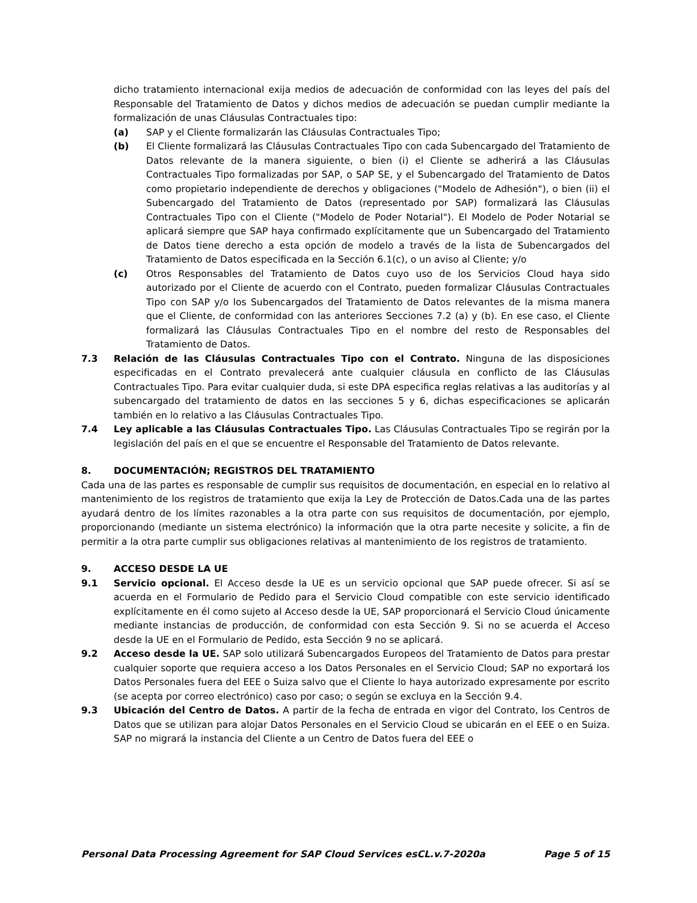dicho tratamiento internacional exija medios de adecuación de conformidad con las leyes del país del Responsable del Tratamiento de Datos y dichos medios de adecuación se puedan cumplir mediante la formalización de unas Cláusulas Contractuales tipo:
(a) SAP y el Cliente formalizarán las Cláusulas Contractuales Tipo;
(b) El Cliente formalizará las Cláusulas Contractuales Tipo con cada Subencargado del Tratamiento de Datos relevante de la manera siguiente, o bien (i) el Cliente se adherirá a las Cláusulas Contractuales Tipo formalizadas por SAP, o SAP SE, y el Subencargado del Tratamiento de Datos como propietario independiente de derechos y obligaciones ("Modelo de Adhesión"), o bien (ii) el Subencargado del Tratamiento de Datos (representado por SAP) formalizará las Cláusulas Contractuales Tipo con el Cliente ("Modelo de Poder Notarial"). El Modelo de Poder Notarial se aplicará siempre que SAP haya confirmado explícitamente que un Subencargado del Tratamiento de Datos tiene derecho a esta opción de modelo a través de la lista de Subencargados del Tratamiento de Datos especificada en la Sección 6.1(c), o un aviso al Cliente; y/o
(c) Otros Responsables del Tratamiento de Datos cuyo uso de los Servicios Cloud haya sido autorizado por el Cliente de acuerdo con el Contrato, pueden formalizar Cláusulas Contractuales Tipo con SAP y/o los Subencargados del Tratamiento de Datos relevantes de la misma manera que el Cliente, de conformidad con las anteriores Secciones 7.2 (a) y (b). En ese caso, el Cliente formalizará las Cláusulas Contractuales Tipo en el nombre del resto de Responsables del Tratamiento de Datos.
7.3 Relación de las Cláusulas Contractuales Tipo con el Contrato. Ninguna de las disposiciones especificadas en el Contrato prevalecerá ante cualquier cláusula en conflicto de las Cláusulas Contractuales Tipo. Para evitar cualquier duda, si este DPA especifica reglas relativas a las auditorías y al subencargado del tratamiento de datos en las secciones 5 y 6, dichas especificaciones se aplicarán también en lo relativo a las Cláusulas Contractuales Tipo.
7.4 Ley aplicable a las Cláusulas Contractuales Tipo. Las Cláusulas Contractuales Tipo se regirán por la legislación del país en el que se encuentre el Responsable del Tratamiento de Datos relevante.
8. DOCUMENTACIÓN; REGISTROS DEL TRATAMIENTO
Cada una de las partes es responsable de cumplir sus requisitos de documentación, en especial en lo relativo al mantenimiento de los registros de tratamiento que exija la Ley de Protección de Datos.Cada una de las partes ayudará dentro de los límites razonables a la otra parte con sus requisitos de documentación, por ejemplo, proporcionando (mediante un sistema electrónico) la información que la otra parte necesite y solicite, a fin de permitir a la otra parte cumplir sus obligaciones relativas al mantenimiento de los registros de tratamiento.
9. ACCESO DESDE LA UE
9.1 Servicio opcional. El Acceso desde la UE es un servicio opcional que SAP puede ofrecer. Si así se acuerda en el Formulario de Pedido para el Servicio Cloud compatible con este servicio identificado explícitamente en él como sujeto al Acceso desde la UE, SAP proporcionará el Servicio Cloud únicamente mediante instancias de producción, de conformidad con esta Sección 9. Si no se acuerda el Acceso desde la UE en el Formulario de Pedido, esta Sección 9 no se aplicará.
9.2 Acceso desde la UE. SAP solo utilizará Subencargados Europeos del Tratamiento de Datos para prestar cualquier soporte que requiera acceso a los Datos Personales en el Servicio Cloud; SAP no exportará los Datos Personales fuera del EEE o Suiza salvo que el Cliente lo haya autorizado expresamente por escrito (se acepta por correo electrónico) caso por caso; o según se excluya en la Sección 9.4.
9.3 Ubicación del Centro de Datos. A partir de la fecha de entrada en vigor del Contrato, los Centros de Datos que se utilizan para alojar Datos Personales en el Servicio Cloud se ubicarán en el EEE o en Suiza. SAP no migrará la instancia del Cliente a un Centro de Datos fuera del EEE o
Personal Data Processing Agreement for SAP Cloud Services esCL.v.7-2020a Page 5 of 15